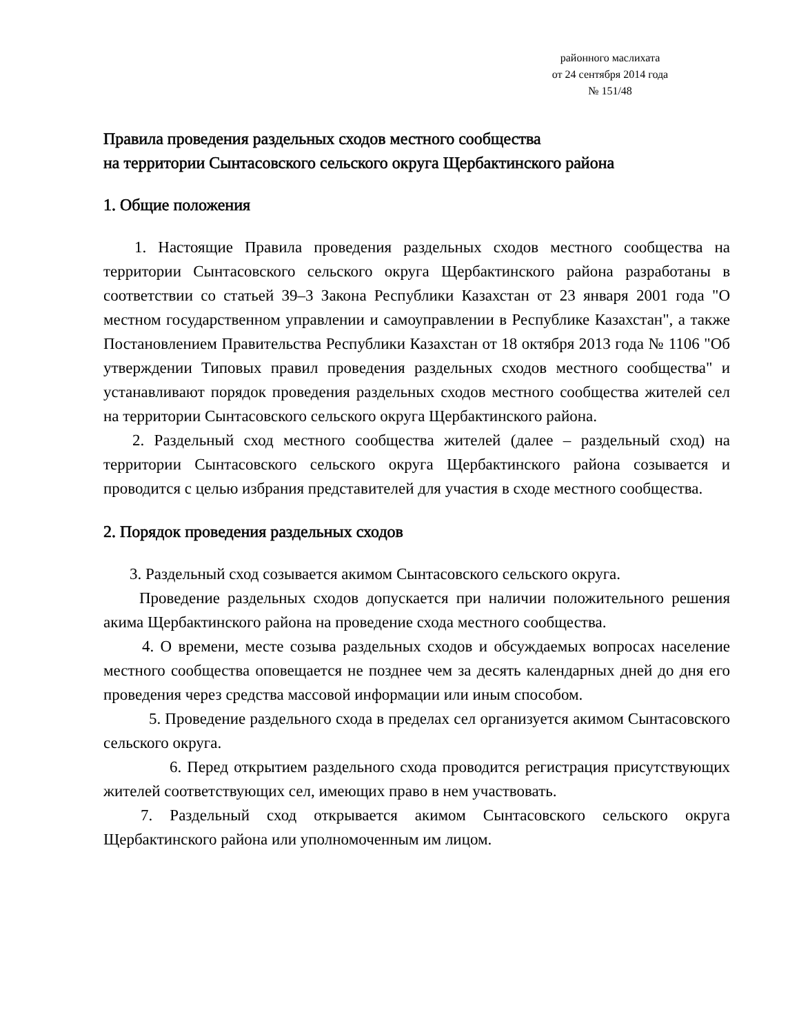районного маслихата
от 24 сентября 2014 года
№ 151/48
Правила проведения раздельных сходов местного сообщества
на территории Сынтасовского сельского округа Щербактинского района
1. Общие положения
1. Настоящие Правила проведения раздельных сходов местного сообщества на территории Сынтасовского сельского округа Щербактинского района разработаны в соответствии со статьей 39–3 Закона Республики Казахстан от 23 января 2001 года "О местном государственном управлении и самоуправлении в Республике Казахстан", а также Постановлением Правительства Республики Казахстан от 18 октября 2013 года № 1106 "Об утверждении Типовых правил проведения раздельных сходов местного сообщества" и устанавливают порядок проведения раздельных сходов местного сообщества жителей сел на территории Сынтасовского сельского округа Щербактинского района.
2. Раздельный сход местного сообщества жителей (далее – раздельный сход) на территории Сынтасовского сельского округа Щербактинского района созывается и проводится с целью избрания представителей для участия в сходе местного сообщества.
2. Порядок проведения раздельных сходов
3. Раздельный сход созывается акимом Сынтасовского сельского округа.
Проведение раздельных сходов допускается при наличии положительного решения акима Щербактинского района на проведение схода местного сообщества.
4. О времени, месте созыва раздельных сходов и обсуждаемых вопросах население местного сообщества оповещается не позднее чем за десять календарных дней до дня его проведения через средства массовой информации или иным способом.
5. Проведение раздельного схода в пределах сел организуется акимом Сынтасовского сельского округа.
6. Перед открытием раздельного схода проводится регистрация присутствующих жителей соответствующих сел, имеющих право в нем участвовать.
7. Раздельный сход открывается акимом Сынтасовского сельского округа Щербактинского района или уполномоченным им лицом.